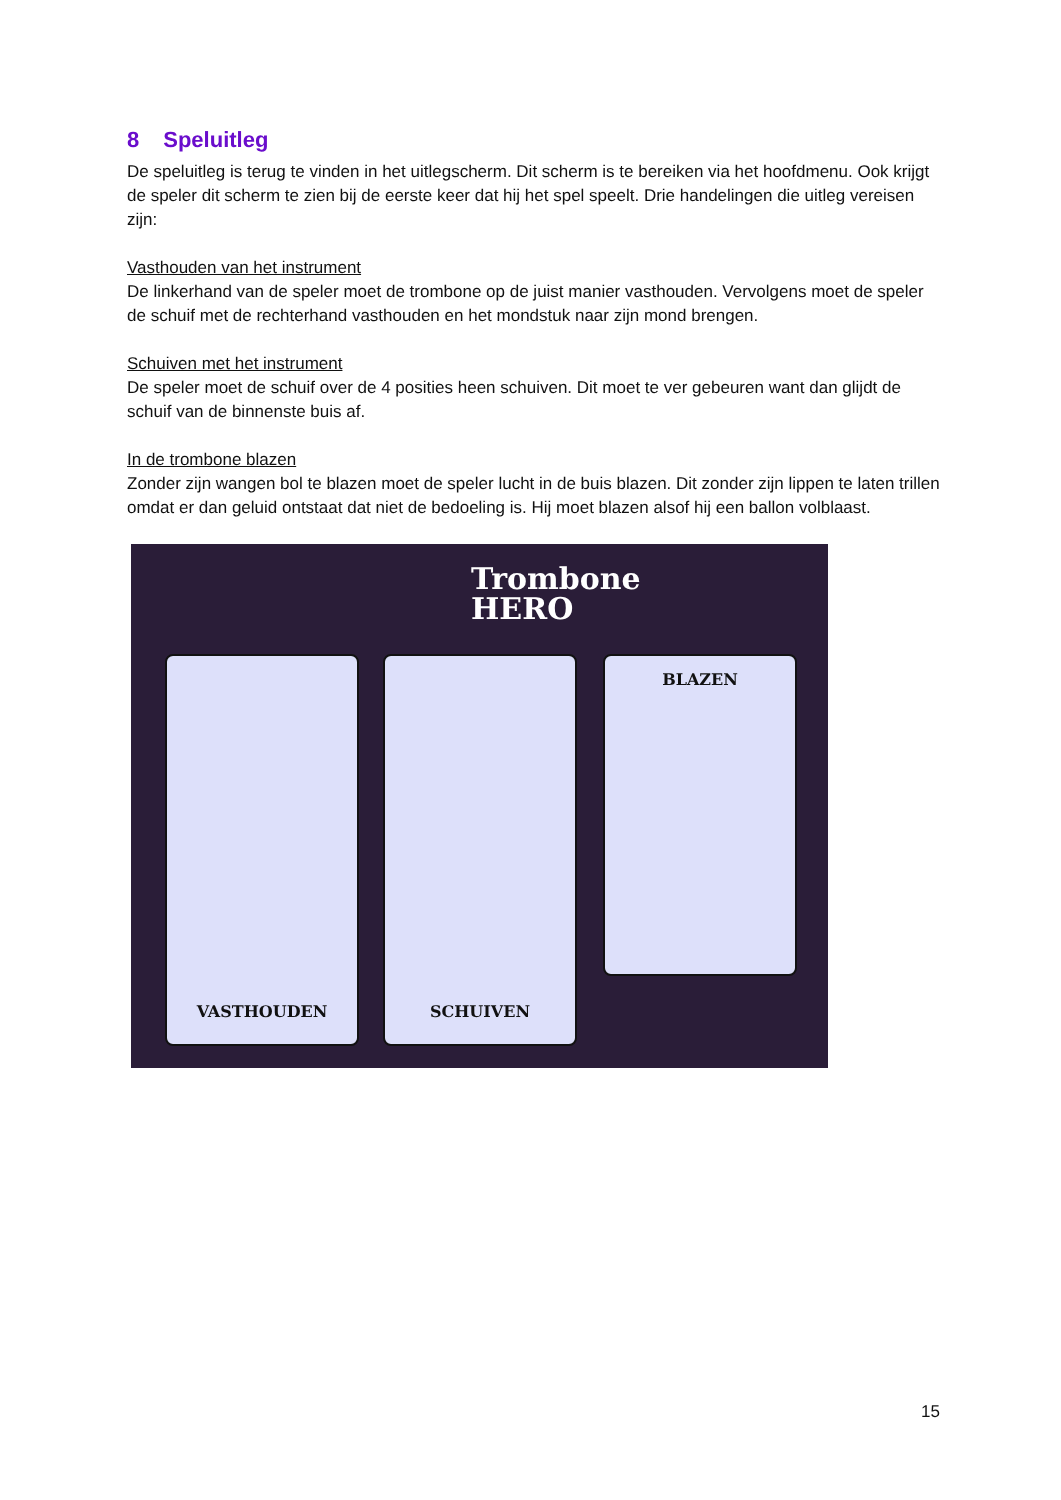8 Speluitleg
De speluitleg is terug te vinden in het uitlegscherm. Dit scherm is te bereiken via het hoofdmenu. Ook krijgt de speler dit scherm te zien bij de eerste keer dat hij het spel speelt. Drie handelingen die uitleg vereisen zijn:
Vasthouden van het instrument
De linkerhand van de speler moet de trombone op de juist manier vasthouden. Vervolgens moet de speler de schuif met de rechterhand vasthouden en het mondstuk naar zijn mond brengen.
Schuiven met het instrument
De speler moet de schuif over de 4 posities heen schuiven. Dit moet te ver gebeuren want dan glijdt de schuif van de binnenste buis af.
In de trombone blazen
Zonder zijn wangen bol te blazen moet de speler lucht in de buis blazen. Dit zonder zijn lippen te laten trillen omdat er dan geluid ontstaat dat niet de bedoeling is. Hij moet blazen alsof hij een ballon volblaast.
Trombone
HERO
VASTHOUDEN SCHUIVEN BLAZEN
15